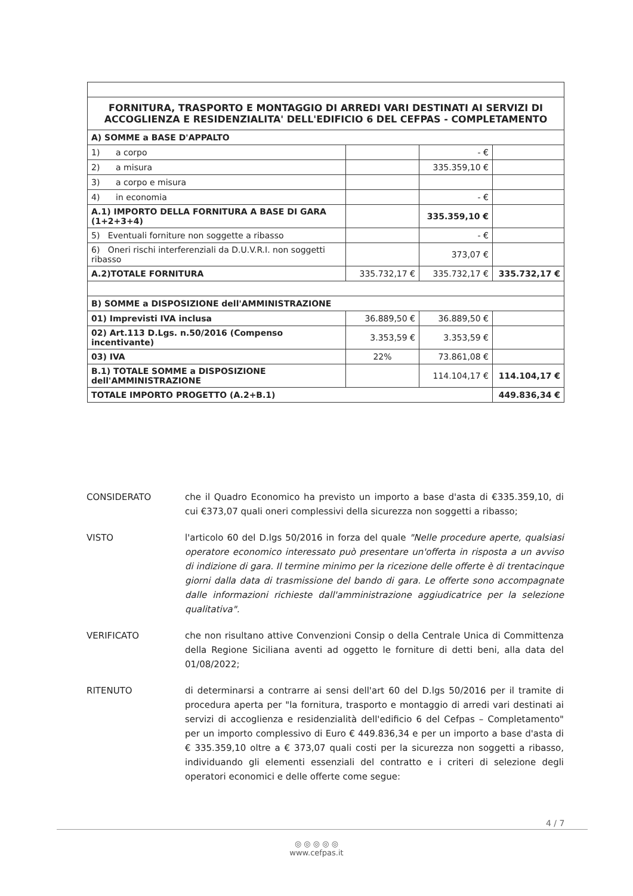| FORNITURA, TRASPORTO E MONTAGGIO DI ARREDI VARI DESTINATI AI SERVIZI DI ACCOGLIENZA E RESIDENZIALITA' DELL'EDIFICIO 6 DEL CEFPAS - COMPLETAMENTO | | | |
| A) SOMME a BASE D'APPALTO | | | |
| 1) a corpo | | - € | |
| 2) a misura | | 335.359,10 € | |
| 3) a corpo e misura | | | |
| 4) in economia | | - € | |
| A.1) IMPORTO DELLA FORNITURA A BASE DI GARA (1+2+3+4) | | 335.359,10 € | |
| 5) Eventuali forniture non soggette a ribasso | | - € | |
| 6) Oneri rischi interferenziali da D.U.V.R.I. non soggetti ribasso | | 373,07 € | |
| A.2)TOTALE FORNITURA | 335.732,17 € | 335.732,17 € | 335.732,17 € |
| B) SOMME a DISPOSIZIONE dell'AMMINISTRAZIONE | | | |
| 01) Imprevisti IVA inclusa | 36.889,50 € | 36.889,50 € | |
| 02) Art.113 D.Lgs. n.50/2016 (Compenso incentivante) | 3.353,59 € | 3.353,59 € | |
| 03) IVA | 22% | 73.861,08 € | |
| B.1) TOTALE SOMME a DISPOSIZIONE dell'AMMINISTRAZIONE | | 114.104,17 € | 114.104,17 € |
| TOTALE IMPORTO PROGETTO (A.2+B.1) | | | 449.836,34 € |
CONSIDERATO che il Quadro Economico ha previsto un importo a base d'asta di €335.359,10, di cui €373,07 quali oneri complessivi della sicurezza non soggetti a ribasso;
VISTO l'articolo 60 del D.lgs 50/2016 in forza del quale "Nelle procedure aperte, qualsiasi operatore economico interessato può presentare un'offerta in risposta a un avviso di indizione di gara. Il termine minimo per la ricezione delle offerte è di trentacinque giorni dalla data di trasmissione del bando di gara. Le offerte sono accompagnate dalle informazioni richieste dall'amministrazione aggiudicatrice per la selezione qualitativa".
VERIFICATO che non risultano attive Convenzioni Consip o della Centrale Unica di Committenza della Regione Siciliana aventi ad oggetto le forniture di detti beni, alla data del 01/08/2022;
RITENUTO di determinarsi a contrarre ai sensi dell'art 60 del D.lgs 50/2016 per il tramite di procedura aperta per "la fornitura, trasporto e montaggio di arredi vari destinati ai servizi di accoglienza e residenzialità dell'edificio 6 del Cefpas – Completamento" per un importo complessivo di Euro € 449.836,34 e per un importo a base d'asta di € 335.359,10 oltre a € 373,07 quali costi per la sicurezza non soggetti a ribasso, individuando gli elementi essenziali del contratto e i criteri di selezione degli operatori economici e delle offerte come segue:
4 / 7
◎ ◎ ◎ ◎ ◎
www.cefpas.it